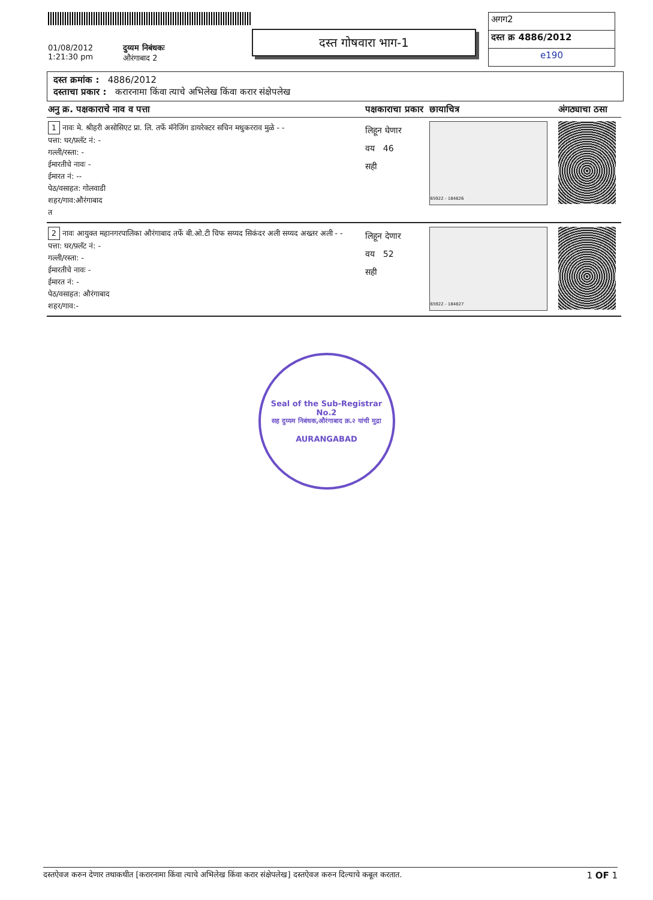01/08/2012
1:21:30 pm
दुय्यम निबंधकः
औरंगाबाद 2
दस्त गोषवारा भाग-1
अगग2
दस्त क्र 4886/2012
e190
दस्त क्रमांक : 4886/2012
दस्ताचा प्रकार : करारनामा किंवा त्याचे अभिलेख किंवा करार संक्षेपलेख
| अनु क्र. पक्षकाराचे नाव व पत्ता | पक्षकाराचा प्रकार | छायाचित्र | अंगठ्याचा ठसा |
| --- | --- | --- | --- |
| 1 नावः मे. श्रीहरी असोसिएट प्रा. लि. तर्फे मॅनेजिंग डायरेक्टर सचिन मधुकरराव मुळे - - पत्ता: घर/फ़्लॅट नं: - गल्ली/रस्ता: - ईमारतीचे नावः - ईमारत नं: -- पेठ/वसाहत: गोलवाडी शहर/गाव:औरंगाबाद त | लिहून घेणार वय 46 सही | 65922 - 184826 | |
| 2 नावः आयुक्त महानगरपालिका औरंगाबाद तर्फे बी.ओ.टी चिफ सय्यद सिकंदर अली सय्यद अख्तर अली - - पत्ता: घर/फ़्लॅट नं: - गल्ली/रस्ता: - ईमारतीचे नावः - ईमारत नं: - पेठ/वसाहत: औरंगाबाद शहर/गाव:- | लिहून देणार वय 52 सही | 65922 - 184827 | |
Seal of the Sub-Registrar No.2
सह दुय्यम निबंधक,औरंगाबाद क्र.२ यांची मुद्रा
AURANGABAD
दस्तऐवज करुन देणार तथाकथीत [करारनामा किंवा त्याचे अभिलेख किंवा करार संक्षेपलेख] दस्तऐवज करुन दिल्याचे कबूल करतात. 1 OF 1